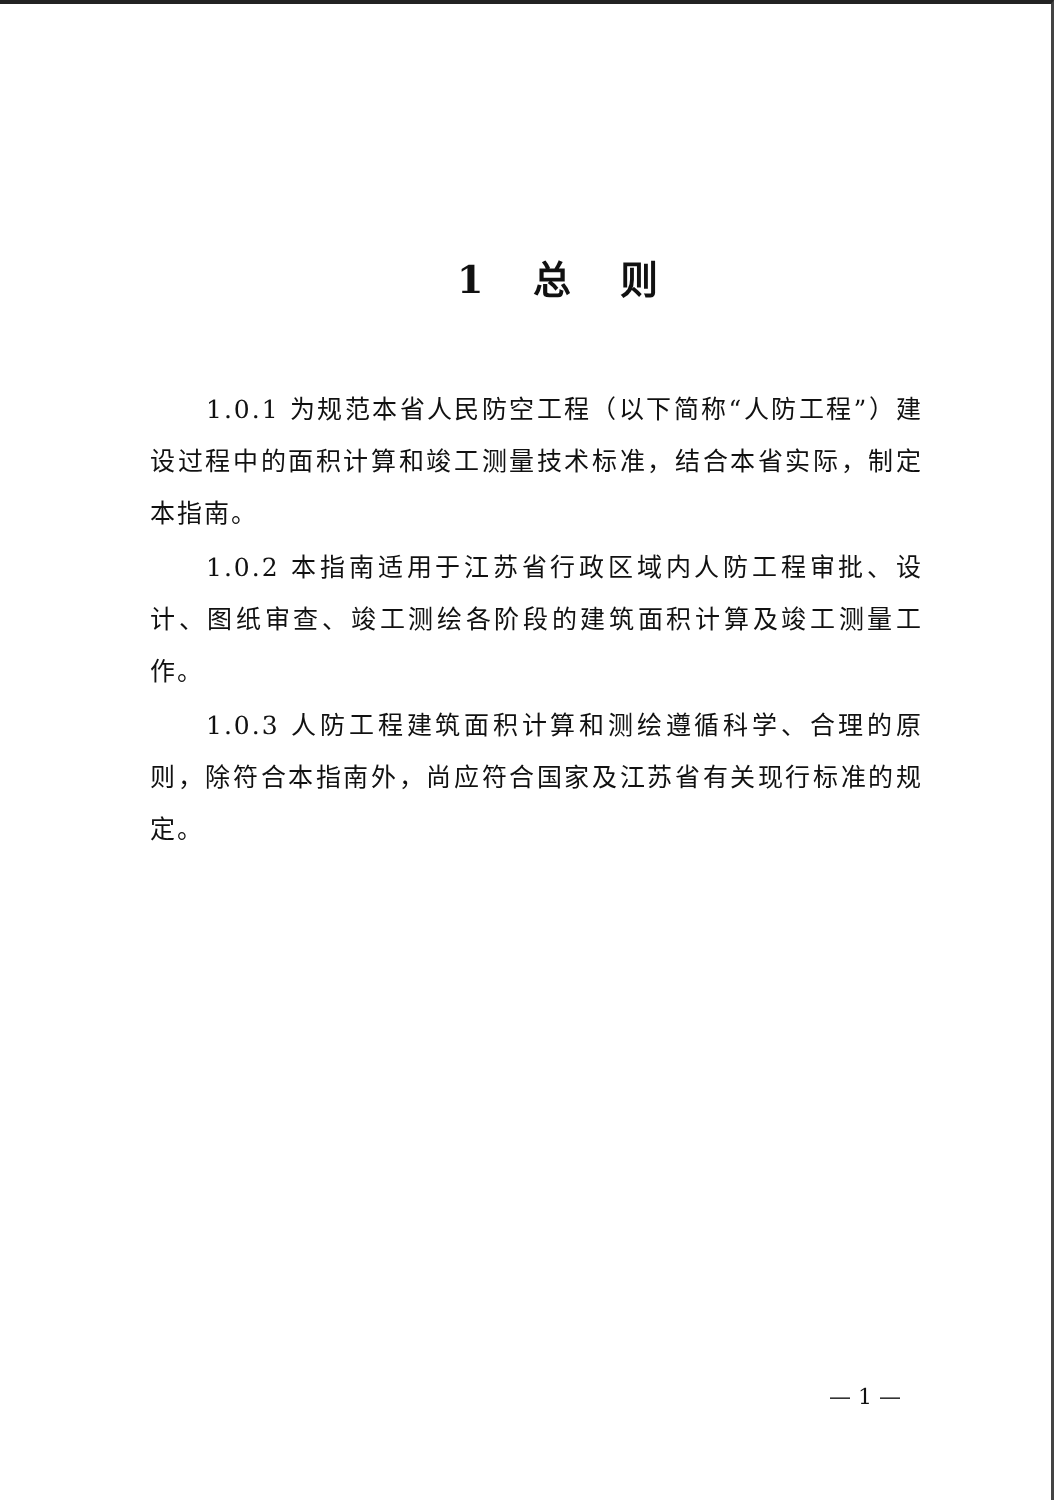1 总 则
1.0.1 为规范本省人民防空工程（以下简称“人防工程”）建设过程中的面积计算和竣工测量技术标准，结合本省实际，制定本指南。
1.0.2 本指南适用于江苏省行政区域内人防工程审批、设计、图纸审查、竣工测绘各阶段的建筑面积计算及竣工测量工作。
1.0.3 人防工程建筑面积计算和测绘遵循科学、合理的原则，除符合本指南外，尚应符合国家及江苏省有关现行标准的规定。
— 1 —